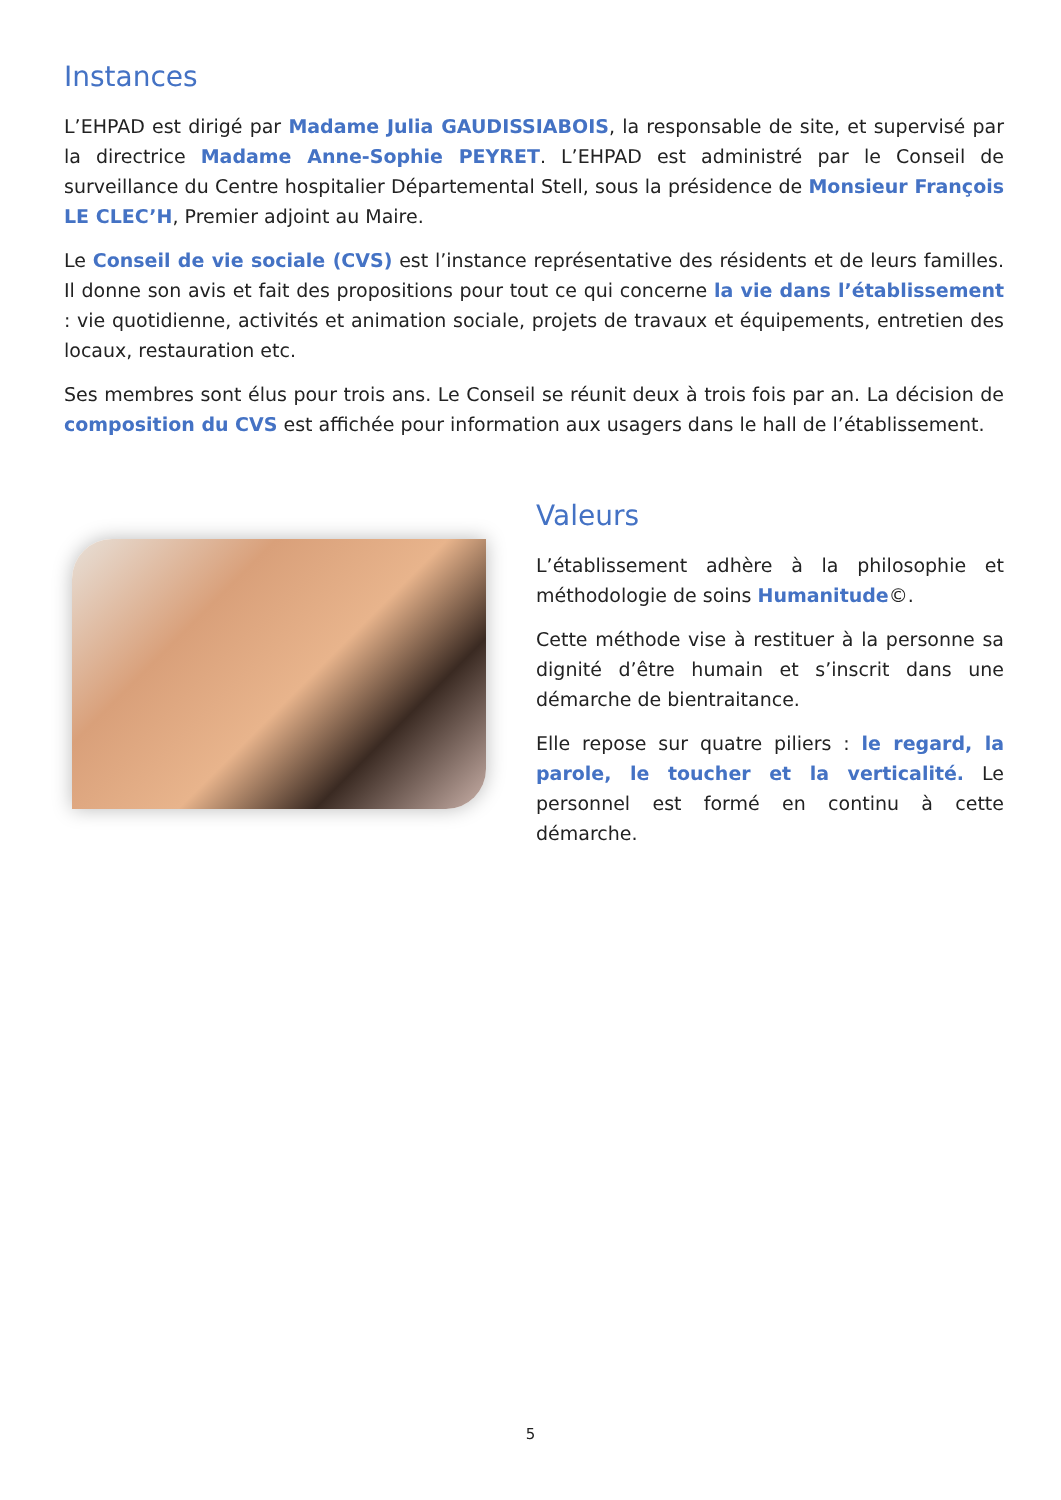Instances
L’EHPAD est dirigé par Madame Julia GAUDISSIABOIS, la responsable de site, et supervisé par la directrice Madame Anne-Sophie PEYRET. L’EHPAD est administré par le Conseil de surveillance du Centre hospitalier Départemental Stell, sous la présidence de Monsieur François LE CLEC’H, Premier adjoint au Maire.
Le Conseil de vie sociale (CVS) est l’instance représentative des résidents et de leurs familles. Il donne son avis et fait des propositions pour tout ce qui concerne la vie dans l’établissement : vie quotidienne, activités et animation sociale, projets de travaux et équipements, entretien des locaux, restauration etc.
Ses membres sont élus pour trois ans. Le Conseil se réunit deux à trois fois par an. La décision de composition du CVS est affichée pour information aux usagers dans le hall de l’établissement.
Valeurs
L’établissement adhère à la philosophie et méthodologie de soins Humanitude©.
Cette méthode vise à restituer à la personne sa dignité d’être humain et s’inscrit dans une démarche de bientraitance.
Elle repose sur quatre piliers : le regard, la parole, le toucher et la verticalité. Le personnel est formé en continu à cette démarche.
5